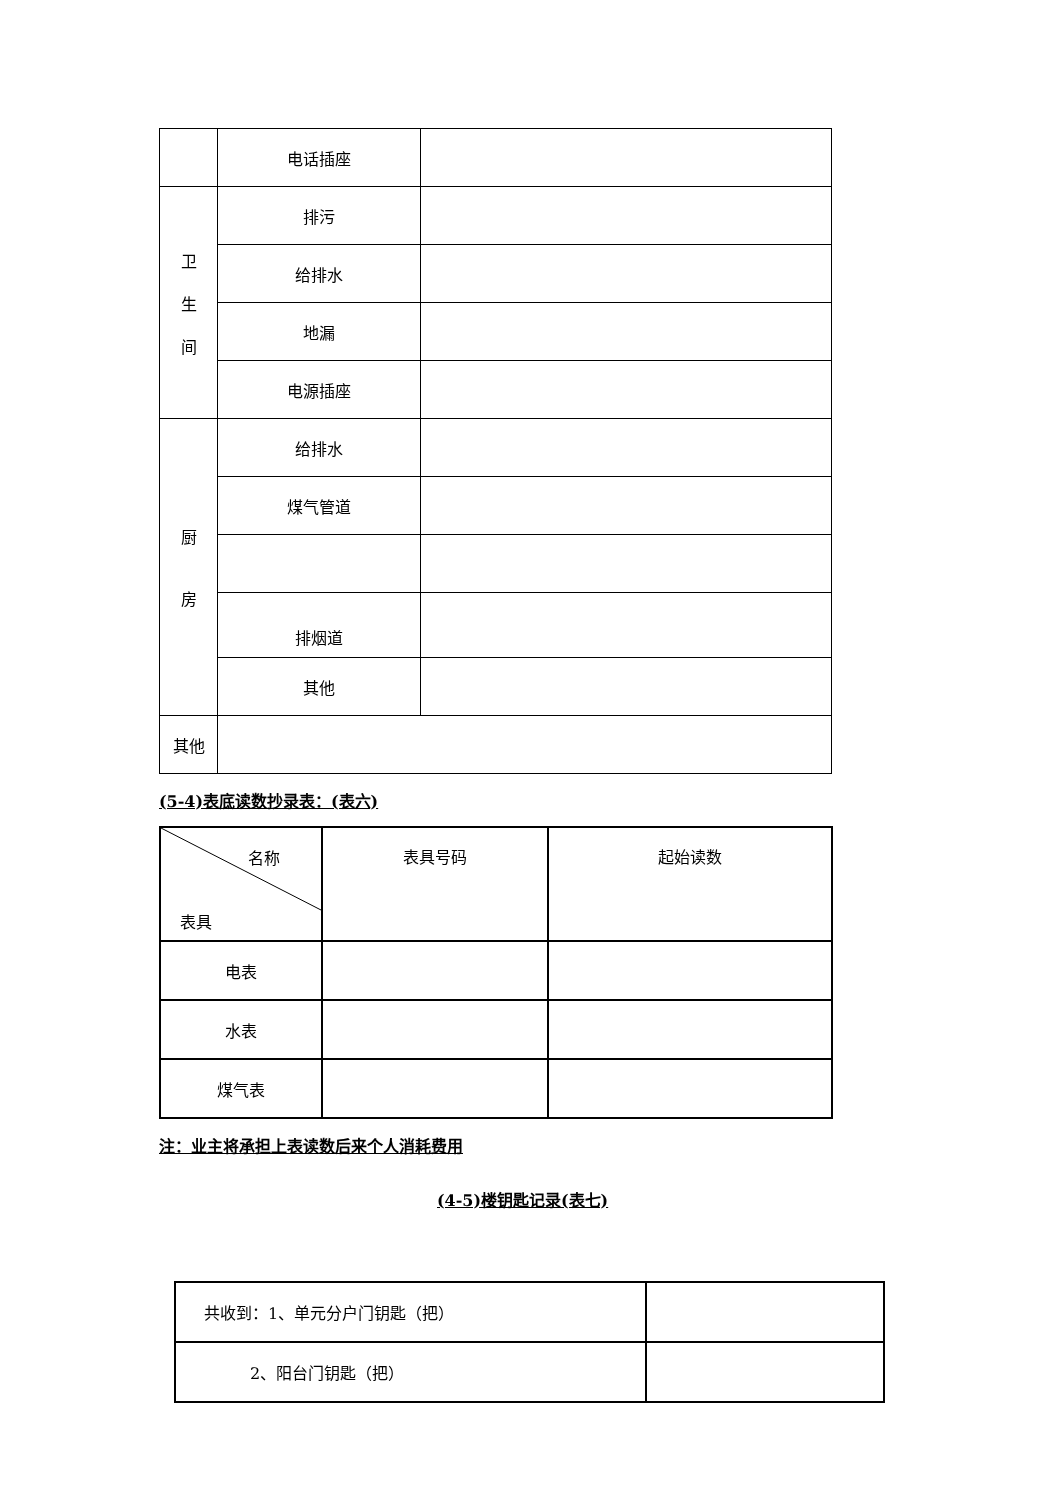| | 电话插座 | |
| 卫 生 间 | 排污 | |
| | 给排水 | |
| | 地漏 | |
| | 电源插座 | |
| 厨 房 | 给排水 | |
| | 煤气管道 | |
| | 排烟道 | |
| | 其他 | |
| 其他 | | |
(5-4)表底读数抄录表：(表六)
| 名称 表具 | 表具号码 | 起始读数 |
| 电表 | | |
| 水表 | | |
| 煤气表 | | |
注：业主将承担上表读数后来个人消耗费用
(4-5)楼钥匙记录(表七)
| 共收到：1、单元分户门钥匙（把） | |
| 2、阳台门钥匙（把） | |